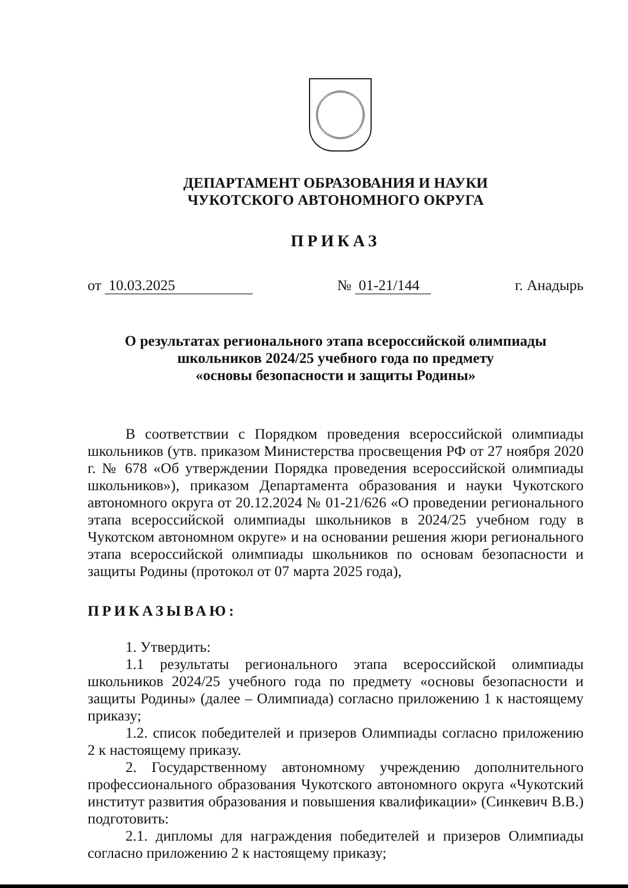ДЕПАРТАМЕНТ ОБРАЗОВАНИЯ И НАУКИ
ЧУКОТСКОГО АВТОНОМНОГО ОКРУГА
ПРИКАЗ
от 10.03.2025 № 01-21/144 г. Анадырь
О результатах регионального этапа всероссийской олимпиады
школьников 2024/25 учебного года по предмету
«основы безопасности и защиты Родины»
В соответствии с Порядком проведения всероссийской олимпиады школьников (утв. приказом Министерства просвещения РФ от 27 ноября 2020 г. № 678 «Об утверждении Порядка проведения всероссийской олимпиады школьников»), приказом Департамента образования и науки Чукотского автономного округа от 20.12.2024 № 01-21/626 «О проведении регионального этапа всероссийской олимпиады школьников в 2024/25 учебном году в Чукотском автономном округе» и на основании решения жюри регионального этапа всероссийской олимпиады школьников по основам безопасности и защиты Родины (протокол от 07 марта 2025 года),
ПРИКАЗЫВАЮ:
1. Утвердить:
1.1 результаты регионального этапа всероссийской олимпиады школьников 2024/25 учебного года по предмету «основы безопасности и защиты Родины» (далее – Олимпиада) согласно приложению 1 к настоящему приказу;
1.2. список победителей и призеров Олимпиады согласно приложению 2 к настоящему приказу.
2. Государственному автономному учреждению дополнительного профессионального образования Чукотского автономного округа «Чукотский институт развития образования и повышения квалификации» (Синкевич В.В.) подготовить:
2.1. дипломы для награждения победителей и призеров Олимпиады согласно приложению 2 к настоящему приказу;